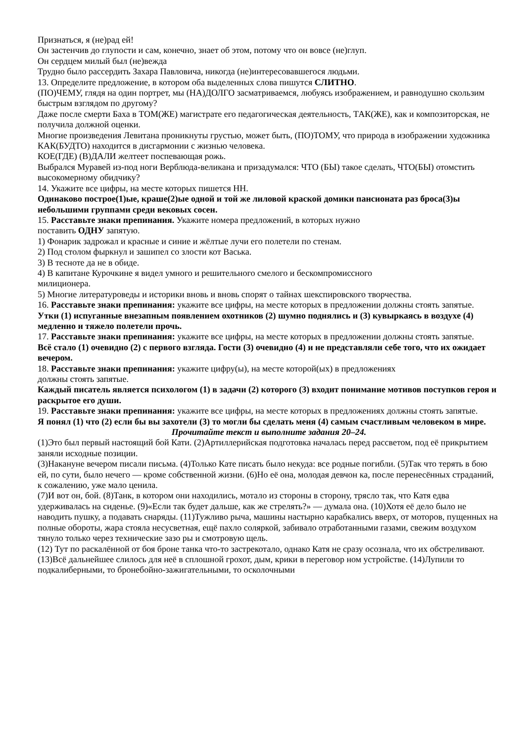Признаться, я (не)рад ей!
Он застенчив до глупости и сам, конечно, знает об этом, потому что он вовсе (не)глуп.
Он сердцем милый был (не)вежда
Трудно было рассердить Захара Павловича, никогда (не)интересовавшегося людьми.
13. Определите предложение, в котором оба выделенных слова пишутся СЛИТНО.
(ПО)ЧЕМУ, глядя на один портрет, мы (НА)ДОЛГО засматриваемся, любуясь изображением, и равнодушно скользим быстрым взглядом по другому?
Даже после смерти Баха в ТОМ(ЖЕ) магистрате его педагогическая деятельность, ТАК(ЖЕ), как и композиторская, не получила должной оценки.
Многие произведения Левитана проникнуты грустью, может быть, (ПО)ТОМУ, что природа в изображении художника КАК(БУДТО) находится в дисгармонии с жизнью человека.
КОЕ(ГДЕ) (В)ДАЛИ желтеет поспевающая рожь.
Выбрался Муравей из-под ноги Верблюда-великана и призадумался: ЧТО (БЫ) такое сделать, ЧТО(БЫ) отомстить высокомерному обидчику?
14. Укажите все цифры, на месте которых пишется НН.
Одинаково построе(1)ые, краше(2)ые одной и той же лиловой краской домики пансионата раз броса(3)ы небольшими группами среди вековых сосен.
15. Расставьте знаки препинания. Укажите номера предложений, в которых нужно
поставить ОДНУ запятую.
1) Фонарик задрожал и красные и синие и жёлтые лучи его полетели по стенам.
2) Под столом фыркнул и зашипел со злости кот Васька.
3) В тесноте да не в обиде.
4) В капитане Курочкине я видел умного и решительного смелого и бескомпромиссного
милиционера.
5) Многие литературоведы и историки вновь и вновь спорят о тайнах шекспировского творчества.
16. Расставьте знаки препинания: укажите все цифры, на месте которых в предложении должны стоять запятые.
Утки (1) испуганные внезапным появлением охотников (2) шумно поднялись и (3) кувыркаясь в воздухе (4) медленно и тяжело полетели прочь.
17. Расставьте знаки препинания: укажите все цифры, на месте которых в предложении должны стоять запятые.
Всё стало (1) очевидно (2) с первого взгляда. Гости (3) очевидно (4) и не представляли себе того, что их ожидает вечером.
18. Расставьте знаки препинания: укажите цифру(ы), на месте которой(ых) в предложениях
должны стоять запятые.
Каждый писатель является психологом (1) в задачи (2) которого (3) входит понимание мотивов поступков героя и раскрытое его души.
19. Расставьте знаки препинания: укажите все цифры, на месте которых в предложениях должны стоять запятые.
Я понял (1) что (2) если бы вы захотели (3) то могли бы сделать меня (4) самым счастливым человеком в мире.
Прочитайте текст и выполните задания 20–24.
(1)Это был первый настоящий бой Кати. (2)Артиллерийская подготовка началась перед рассветом, под её прикрытием заняли исходные позиции.
(3)Накануне вечером писали письма. (4)Только Кате писать было некуда: все родные погибли. (5)Так что терять в бою ей, по сути, было нечего — кроме собственной жизни. (6)Но её она, молодая девчон ка, после перенесённых страданий, к сожалению, уже мало ценила.
(7)И вот он, бой. (8)Танк, в котором они находились, мотало из стороны в сторону, трясло так, что Катя едва удерживалась на сиденье. (9)«Если так будет дальше, как же стрелять?» — думала она. (10)Хотя её дело было не наводить пушку, а подавать снаряды. (11)Тужливо рыча, машины настырно карабкались вверх, от моторов, пущенных на полные обороты, жара стояла несусветная, ещё пахло соляркой, забивало отработанными газами, свежим воздухом тянуло только через технические зазо ры и смотровую щель.
(12) Тут по раскалённой от боя броне танка что-то застрекотало, однако Катя не сразу осознала, что их обстреливают. (13)Всё дальнейшее слилось для неё в сплошной грохот, дым, крики в переговор ном устройстве. (14)Лупили то подкалиберными, то бронебойно-зажигательными, то осколочными